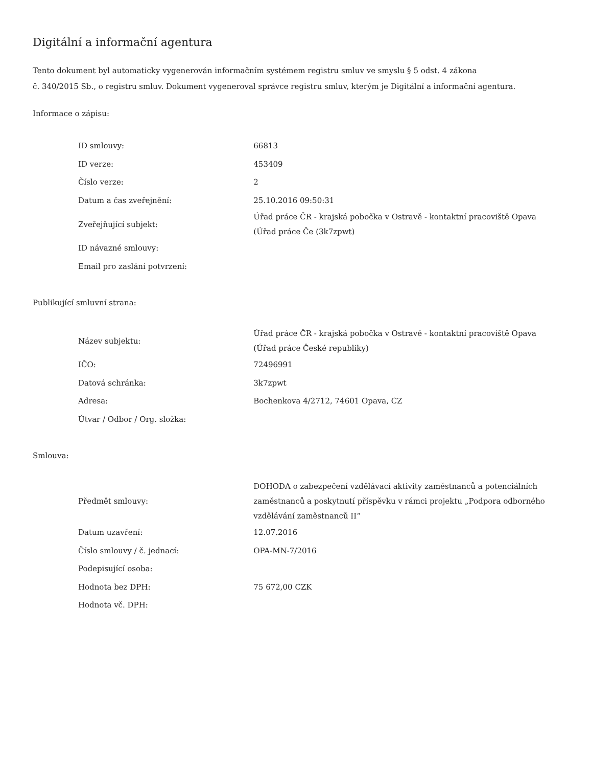Digitální a informační agentura
Tento dokument byl automaticky vygenerován informačním systémem registru smluv ve smyslu § 5 odst. 4 zákona
č. 340/2015 Sb., o registru smluv. Dokument vygeneroval správce registru smluv, kterým je Digitální a informační agentura.
Informace o zápisu:
| ID smlouvy: | 66813 |
| ID verze: | 453409 |
| Číslo verze: | 2 |
| Datum a čas zveřejnění: | 25.10.2016 09:50:31 |
| Zveřejňující subjekt: | Úřad práce ČR - krajská pobočka v Ostravě - kontaktní pracoviště Opava (Úřad práce Če (3k7zpwt) |
| ID návazné smlouvy: | |
| Email pro zaslání potvrzení: | |
Publikující smluvní strana:
| Název subjektu: | Úřad práce ČR - krajská pobočka v Ostravě - kontaktní pracoviště Opava (Úřad práce České republiky) |
| IČO: | 72496991 |
| Datová schránka: | 3k7zpwt |
| Adresa: | Bochenkova 4/2712, 74601 Opava, CZ |
| Útvar / Odbor / Org. složka: | |
Smlouva:
| Předmět smlouvy: | DOHODA o zabezpečení vzdělávací aktivity zaměstnanců a potenciálních zaměstnanců a poskytnutí příspěvku v rámci projektu „Podpora odborného vzdělávání zaměstnanců II“ |
| Datum uzavření: | 12.07.2016 |
| Číslo smlouvy / č. jednací: | OPA-MN-7/2016 |
| Podepisující osoba: | |
| Hodnota bez DPH: | 75 672,00 CZK |
| Hodnota vč. DPH: | |